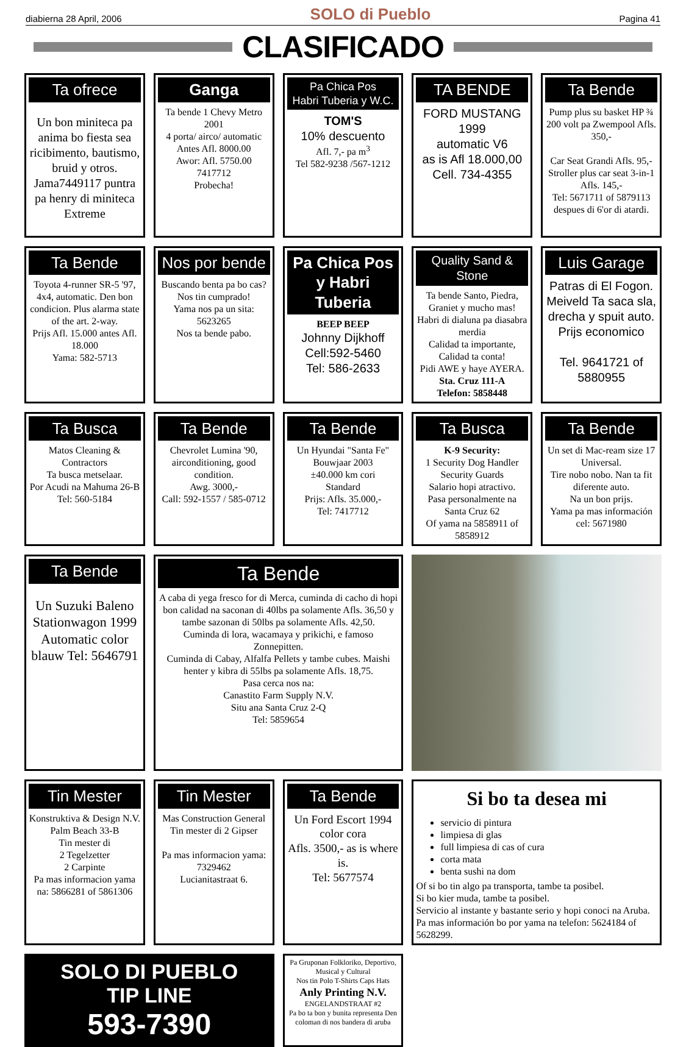diabierna 28 April, 2006 SOLO di Pueblo Pagina 41
CLASIFICADO
Ta ofrece
Un bon miniteca pa anima bo fiesta sea ricibimento, bautismo, bruid y otros. Jama7449117 puntra pa henry di miniteca Extreme
Ganga
Ta bende 1 Chevy Metro 2001
4 porta/ airco/ automatic
Antes Afl. 8000.00
Awor: Afl. 5750.00
7417712
Probecha!
Pa Chica Pos
Habri Tuberia y W.C.
TOM'S
10% descuento
Afl. 7,- pa m<sup>3</sup>
Tel 582-9238 /567-1212
TA BENDE
FORD MUSTANG 1999
automatic V6
as is Afl 18.000,00
Cell. 734-4355
Ta Bende
Pump plus su basket HP ¾ 200 volt pa Zwempool Afls. 350,-
Car Seat Grandi Afls. 95,-
Stroller plus car seat 3-in-1 Afls. 145,-
Tel: 5671711 of 5879113 despues di 6'or di atardi.
Ta Bende
Toyota 4-runner SR-5 '97, 4x4, automatic. Den bon condicion. Plus alarma state of the art. 2-way.
Prijs Afl. 15.000 antes Afl. 18.000
Yama: 582-5713
Nos por bende
Buscando benta pa bo cas?
Nos tin cumprado!
Yama nos pa un sita: 5623265
Nos ta bende pabo.
Pa Chica Pos y Habri Tuberia
BEEP BEEP
Johnny Dijkhoff
Cell:592-5460
Tel: 586-2633
Quality Sand & Stone
Ta bende Santo, Piedra, Graniet y mucho mas!
Habri di dialuna pa diasabra merdia
Calidad ta importante,
Calidad ta conta!
Pidi AWE y haye AYERA.
Sta. Cruz 111-A
Telefon: 5858448
Luis Garage
Patras di El Fogon. Meiveld Ta saca sla, drecha y spuit auto. Prijs economico
Tel. 9641721 of 5880955
Ta Busca
Matos Cleaning & Contractors
Ta busca metselaar.
Por Acudi na Mahuma 26-B
Tel: 560-5184
Ta Bende
Chevrolet Lumina '90, airconditioning, good condition.
Awg. 3000,-
Call: 592-1557 / 585-0712
Ta Bende
Un Hyundai "Santa Fe"
Bouwjaar 2003
±40.000 km cori
Standard
Prijs: Afls. 35.000,-
Tel: 7417712
Ta Busca
K-9 Security:
1 Security Dog Handler
Security Guards
Salario hopi atractivo.
Pasa personalmente na Santa Cruz 62
Of yama na 5858911 of 5858912
Ta Bende
Un set di Mac-ream size 17 Universal.
Tire nobo nobo. Nan ta fit diferente auto.
Na un bon prijs.
Yama pa mas información cel: 5671980
Ta Bende
Un Suzuki Baleno Stationwagon 1999 Automatic color blauw Tel: 5646791
Ta Bende
A caba di yega fresco for di Merca, cuminda di cacho di hopi bon calidad na saconan di 40lbs pa solamente Afls. 36,50 y tambe sazonan di 50lbs pa solamente Afls. 42,50.
Cuminda di lora, wacamaya y prikichi, e famoso Zonnepitten.
Cuminda di Cabay, Alfalfa Pellets y tambe cubes. Maishi henter y kibra di 55lbs pa solamente Afls. 18,75.
Pasa cerca nos na:
Canastito Farm Supply N.V.
Situ ana Santa Cruz 2-Q
Tel: 5859654
Tin Mester
Konstruktiva & Design N.V.
Palm Beach 33-B
Tin mester di
2 Tegelzetter
2 Carpinte
Pa mas informacion yama na: 5866281 of 5861306
Tin Mester
Mas Construction General
Tin mester di 2 Gipser
Pa mas informacion yama: 7329462
Lucianitastraat 6.
Ta Bende
Un Ford Escort 1994 color cora
Afls. 3500,- as is where is.
Tel: 5677574
Si bo ta desea mi
servicio di pintura
limpiesa di glas
full limpiesa di cas of cura
corta mata
benta sushi na dom
Of si bo tin algo pa transporta, tambe ta posibel.
Si bo kier muda, tambe ta posibel.
Servicio al instante y bastante serio y hopi conoci na Aruba.
Pa mas información bo por yama na telefon: 5624184 of 5628299.
SOLO DI PUEBLO
TIP LINE
593-7390
Pa Gruponan Folkloriko, Deportivo, Musical y Cultural
Nos tin Polo T-Shirts Caps Hats
Anly Printing N.V.
ENGELANDSTRAAT #2
Pa bo ta bon y bunita representa Den coloman di nos bandera di aruba